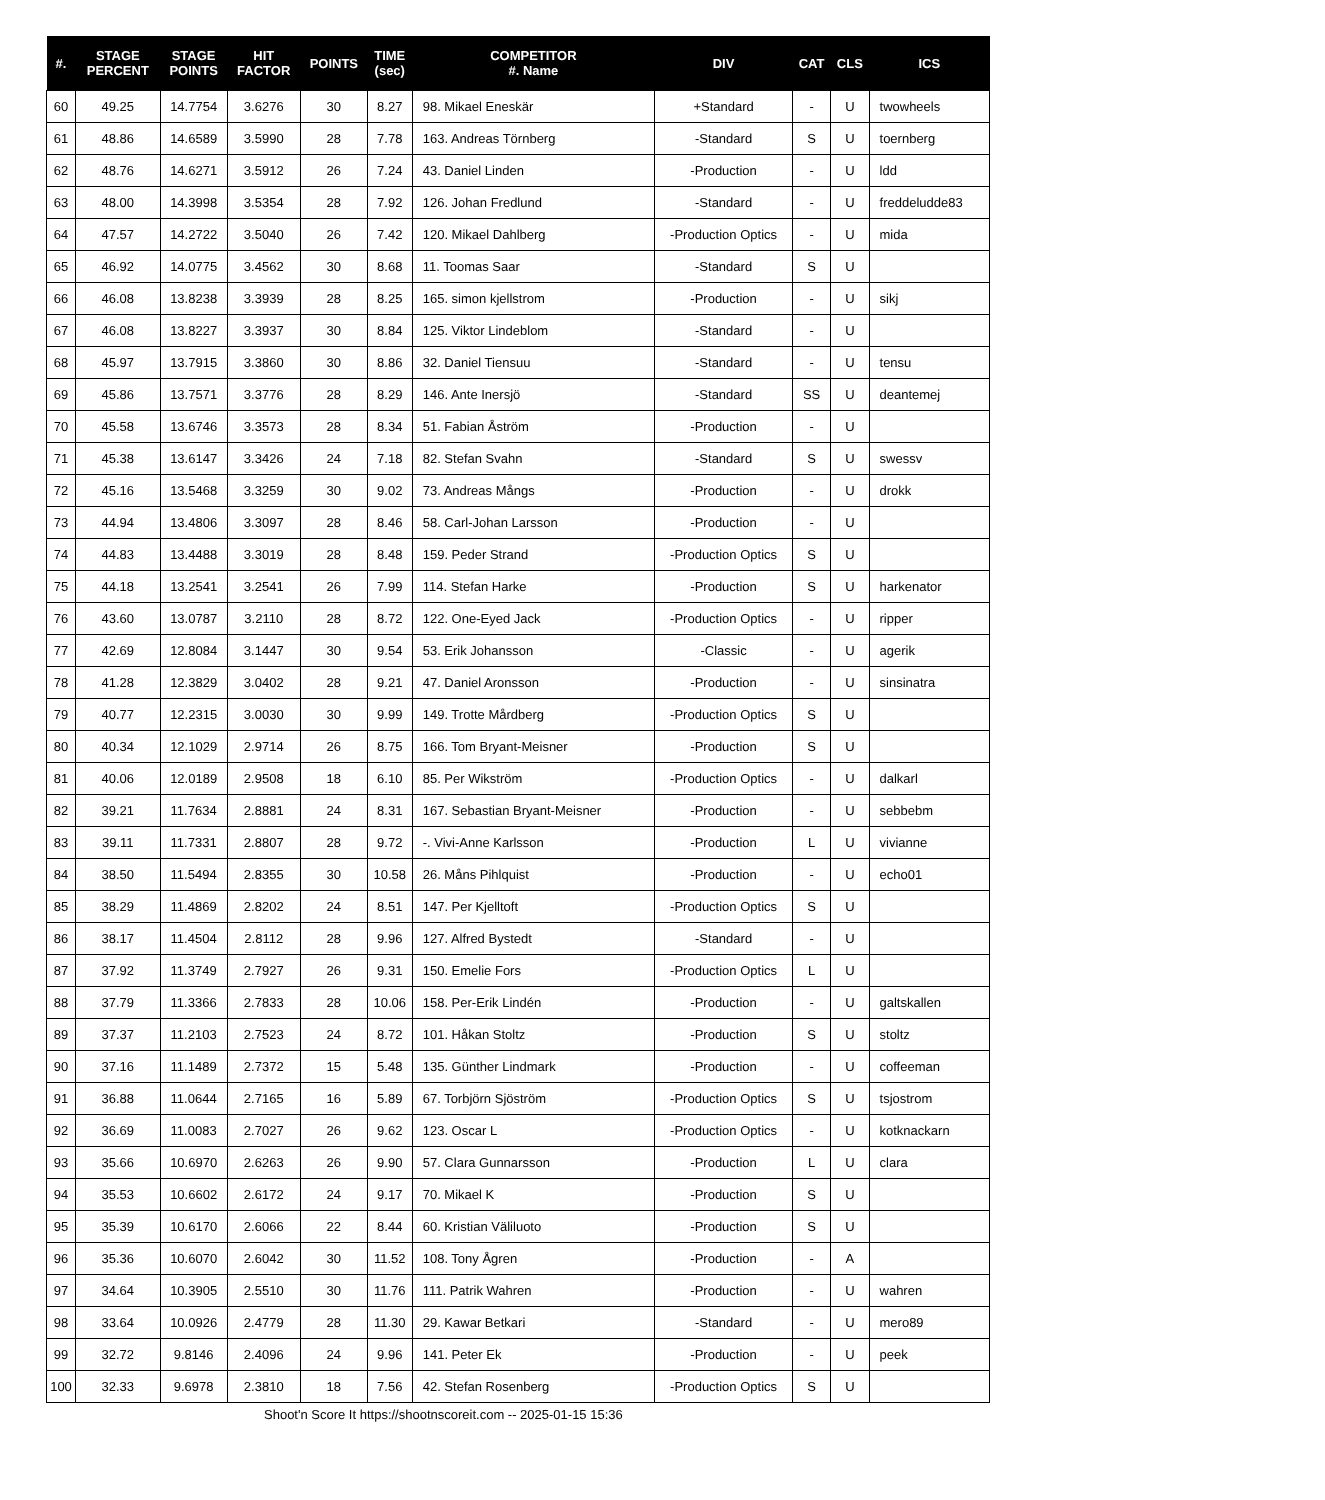| #. | STAGE PERCENT | STAGE POINTS | HIT FACTOR | POINTS | TIME (sec) | COMPETITOR #. Name | DIV | CAT | CLS | ICS |
| --- | --- | --- | --- | --- | --- | --- | --- | --- | --- | --- |
| 60 | 49.25 | 14.7754 | 3.6276 | 30 | 8.27 | 98. Mikael Eneskär | +Standard | - | U | twowheels |
| 61 | 48.86 | 14.6589 | 3.5990 | 28 | 7.78 | 163. Andreas Törnberg | -Standard | S | U | toernberg |
| 62 | 48.76 | 14.6271 | 3.5912 | 26 | 7.24 | 43. Daniel Linden | -Production | - | U | ldd |
| 63 | 48.00 | 14.3998 | 3.5354 | 28 | 7.92 | 126. Johan Fredlund | -Standard | - | U | freddeludde83 |
| 64 | 47.57 | 14.2722 | 3.5040 | 26 | 7.42 | 120. Mikael Dahlberg | -Production Optics | - | U | mida |
| 65 | 46.92 | 14.0775 | 3.4562 | 30 | 8.68 | 11. Toomas Saar | -Standard | S | U | |
| 66 | 46.08 | 13.8238 | 3.3939 | 28 | 8.25 | 165. simon kjellstrom | -Production | - | U | sikj |
| 67 | 46.08 | 13.8227 | 3.3937 | 30 | 8.84 | 125. Viktor Lindeblom | -Standard | - | U | |
| 68 | 45.97 | 13.7915 | 3.3860 | 30 | 8.86 | 32. Daniel Tiensuu | -Standard | - | U | tensu |
| 69 | 45.86 | 13.7571 | 3.3776 | 28 | 8.29 | 146. Ante Inersjö | -Standard | SS | U | deantemej |
| 70 | 45.58 | 13.6746 | 3.3573 | 28 | 8.34 | 51. Fabian Åström | -Production | - | U | |
| 71 | 45.38 | 13.6147 | 3.3426 | 24 | 7.18 | 82. Stefan Svahn | -Standard | S | U | swessv |
| 72 | 45.16 | 13.5468 | 3.3259 | 30 | 9.02 | 73. Andreas Mångs | -Production | - | U | drokk |
| 73 | 44.94 | 13.4806 | 3.3097 | 28 | 8.46 | 58. Carl-Johan Larsson | -Production | - | U | |
| 74 | 44.83 | 13.4488 | 3.3019 | 28 | 8.48 | 159. Peder Strand | -Production Optics | S | U | |
| 75 | 44.18 | 13.2541 | 3.2541 | 26 | 7.99 | 114. Stefan Harke | -Production | S | U | harkenator |
| 76 | 43.60 | 13.0787 | 3.2110 | 28 | 8.72 | 122. One-Eyed Jack | -Production Optics | - | U | ripper |
| 77 | 42.69 | 12.8084 | 3.1447 | 30 | 9.54 | 53. Erik Johansson | -Classic | - | U | agerik |
| 78 | 41.28 | 12.3829 | 3.0402 | 28 | 9.21 | 47. Daniel Aronsson | -Production | - | U | sinsinatra |
| 79 | 40.77 | 12.2315 | 3.0030 | 30 | 9.99 | 149. Trotte Mårdberg | -Production Optics | S | U | |
| 80 | 40.34 | 12.1029 | 2.9714 | 26 | 8.75 | 166. Tom Bryant-Meisner | -Production | S | U | |
| 81 | 40.06 | 12.0189 | 2.9508 | 18 | 6.10 | 85. Per Wikström | -Production Optics | - | U | dalkarl |
| 82 | 39.21 | 11.7634 | 2.8881 | 24 | 8.31 | 167. Sebastian Bryant-Meisner | -Production | - | U | sebbebm |
| 83 | 39.11 | 11.7331 | 2.8807 | 28 | 9.72 | -. Vivi-Anne Karlsson | -Production | L | U | vivianne |
| 84 | 38.50 | 11.5494 | 2.8355 | 30 | 10.58 | 26. Måns Pihlquist | -Production | - | U | echo01 |
| 85 | 38.29 | 11.4869 | 2.8202 | 24 | 8.51 | 147. Per Kjelltoft | -Production Optics | S | U | |
| 86 | 38.17 | 11.4504 | 2.8112 | 28 | 9.96 | 127. Alfred Bystedt | -Standard | - | U | |
| 87 | 37.92 | 11.3749 | 2.7927 | 26 | 9.31 | 150. Emelie Fors | -Production Optics | L | U | |
| 88 | 37.79 | 11.3366 | 2.7833 | 28 | 10.06 | 158. Per-Erik Lindén | -Production | - | U | galtskallen |
| 89 | 37.37 | 11.2103 | 2.7523 | 24 | 8.72 | 101. Håkan Stoltz | -Production | S | U | stoltz |
| 90 | 37.16 | 11.1489 | 2.7372 | 15 | 5.48 | 135. Günther Lindmark | -Production | - | U | coffeeman |
| 91 | 36.88 | 11.0644 | 2.7165 | 16 | 5.89 | 67. Torbjörn Sjöström | -Production Optics | S | U | tsjostrom |
| 92 | 36.69 | 11.0083 | 2.7027 | 26 | 9.62 | 123. Oscar L | -Production Optics | - | U | kotknackarn |
| 93 | 35.66 | 10.6970 | 2.6263 | 26 | 9.90 | 57. Clara Gunnarsson | -Production | L | U | clara |
| 94 | 35.53 | 10.6602 | 2.6172 | 24 | 9.17 | 70. Mikael K | -Production | S | U | |
| 95 | 35.39 | 10.6170 | 2.6066 | 22 | 8.44 | 60. Kristian Väliluoto | -Production | S | U | |
| 96 | 35.36 | 10.6070 | 2.6042 | 30 | 11.52 | 108. Tony Ågren | -Production | - | A | |
| 97 | 34.64 | 10.3905 | 2.5510 | 30 | 11.76 | 111. Patrik Wahren | -Production | - | U | wahren |
| 98 | 33.64 | 10.0926 | 2.4779 | 28 | 11.30 | 29. Kawar Betkari | -Standard | - | U | mero89 |
| 99 | 32.72 | 9.8146 | 2.4096 | 24 | 9.96 | 141. Peter Ek | -Production | - | U | peek |
| 100 | 32.33 | 9.6978 | 2.3810 | 18 | 7.56 | 42. Stefan Rosenberg | -Production Optics | S | U | |
Shoot'n Score It https://shootnscoreit.com -- 2025-01-15 15:36